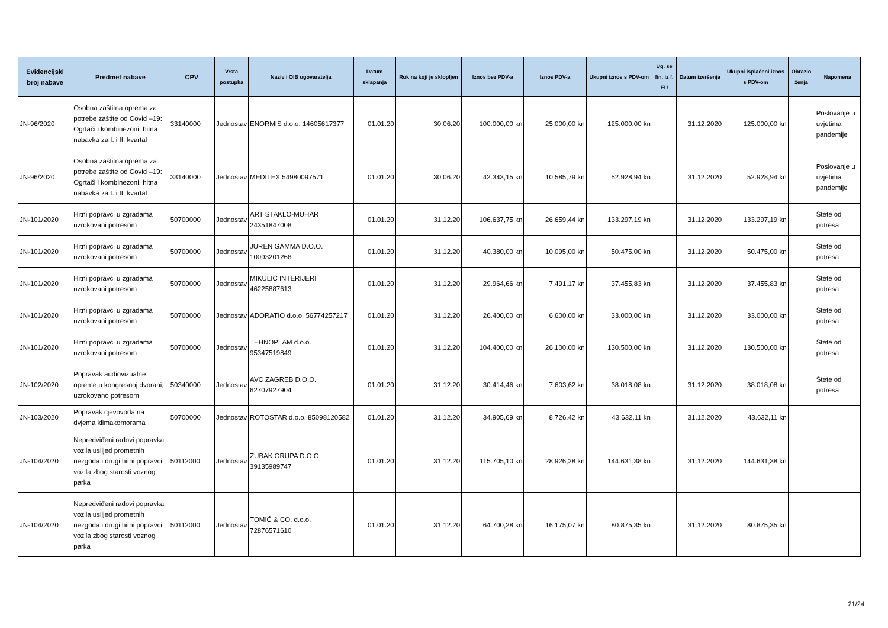| Evidencijski broj nabave | Predmet nabave | CPV | Vrsta postupka | Naziv i OIB ugovaratelja | Datum sklapanja | Rok na koji je sklopljen | Iznos bez PDV-a | Iznos PDV-a | Ukupni iznos s PDV-om | Ug. se fin. iz f. EU | Datum izvršenja | Ukupni isplaćeni iznos s PDV-om | Obrazlo ženja | Napomena |
| --- | --- | --- | --- | --- | --- | --- | --- | --- | --- | --- | --- | --- | --- | --- |
| JN-96/2020 | Osobna zaštitna oprema za potrebe zaštite od Covid –19: Ogrtači i kombinezoni, hitna nabavka za I. i II. kvartal | 33140000 | Jednostav | ENORMIS d.o.o. 14605617377 | 01.01.20 | 30.06.20 | 100.000,00 kn | 25.000,00 kn | 125.000,00 kn | | 31.12.2020 | 125.000,00 kn | | Poslovanje u uvjetima pandemije |
| JN-96/2020 | Osobna zaštitna oprema za potrebe zaštite od Covid –19: Ogrtači i kombinezoni, hitna nabavka za I. i II. kvartal | 33140000 | Jednostav | MEDITEX 54980097571 | 01.01.20 | 30.06.20 | 42.343,15 kn | 10.585,79 kn | 52.928,94 kn | | 31.12.2020 | 52.928,94 kn | | Poslovanje u uvjetima pandemije |
| JN-101/2020 | Hitni popravci u zgradama uzrokovani potresom | 50700000 | Jednostav | ART STAKLO-MUHAR 24351847008 | 01.01.20 | 31.12.20 | 106.637,75 kn | 26.659,44 kn | 133.297,19 kn | | 31.12.2020 | 133.297,19 kn | | Štete od potresa |
| JN-101/2020 | Hitni popravci u zgradama uzrokovani potresom | 50700000 | Jednostav | JUREN GAMMA D.O.O. 10093201268 | 01.01.20 | 31.12.20 | 40.380,00 kn | 10.095,00 kn | 50.475,00 kn | | 31.12.2020 | 50.475,00 kn | | Štete od potresa |
| JN-101/2020 | Hitni popravci u zgradama uzrokovani potresom | 50700000 | Jednostav | MIKULIĆ INTERIJERI 46225887613 | 01.01.20 | 31.12.20 | 29.964,66 kn | 7.491,17 kn | 37.455,83 kn | | 31.12.2020 | 37.455,83 kn | | Štete od potresa |
| JN-101/2020 | Hitni popravci u zgradama uzrokovani potresom | 50700000 | Jednostav | ADORATIO d.o.o. 56774257217 | 01.01.20 | 31.12.20 | 26.400,00 kn | 6.600,00 kn | 33.000,00 kn | | 31.12.2020 | 33.000,00 kn | | Štete od potresa |
| JN-101/2020 | Hitni popravci u zgradama uzrokovani potresom | 50700000 | Jednostav | TEHNOPLAM d.o.o. 95347519849 | 01.01.20 | 31.12.20 | 104.400,00 kn | 26.100,00 kn | 130.500,00 kn | | 31.12.2020 | 130.500,00 kn | | Štete od potresa |
| JN-102/2020 | Popravak audiovizualne opreme u kongresnoj dvorani, uzrokovano potresom | 50340000 | Jednostav | AVC ZAGREB D.O.O. 62707927904 | 01.01.20 | 31.12.20 | 30.414,46 kn | 7.603,62 kn | 38.018,08 kn | | 31.12.2020 | 38.018,08 kn | | Štete od potresa |
| JN-103/2020 | Popravak cjevovoda na dvjema klimakomorama | 50700000 | Jednostav | ROTOSTAR d.o.o. 85098120582 | 01.01.20 | 31.12.20 | 34.905,69 kn | 8.726,42 kn | 43.632,11 kn | | 31.12.2020 | 43.632,11 kn | | |
| JN-104/2020 | Nepredviđeni radovi popravka vozila uslijed prometnih nezgoda i drugi hitni popravci vozila zbog starosti voznog parka | 50112000 | Jednostav | ZUBAK GRUPA D.O.O. 39135989747 | 01.01.20 | 31.12.20 | 115.705,10 kn | 28.926,28 kn | 144.631,38 kn | | 31.12.2020 | 144.631,38 kn | | |
| JN-104/2020 | Nepredviđeni radovi popravka vozila uslijed prometnih nezgoda i drugi hitni popravci vozila zbog starosti voznog parka | 50112000 | Jednostav | TOMIĆ & CO. d.o.o. 72876571610 | 01.01.20 | 31.12.20 | 64.700,28 kn | 16.175,07 kn | 80.875,35 kn | | 31.12.2020 | 80.875,35 kn | | |
21/24